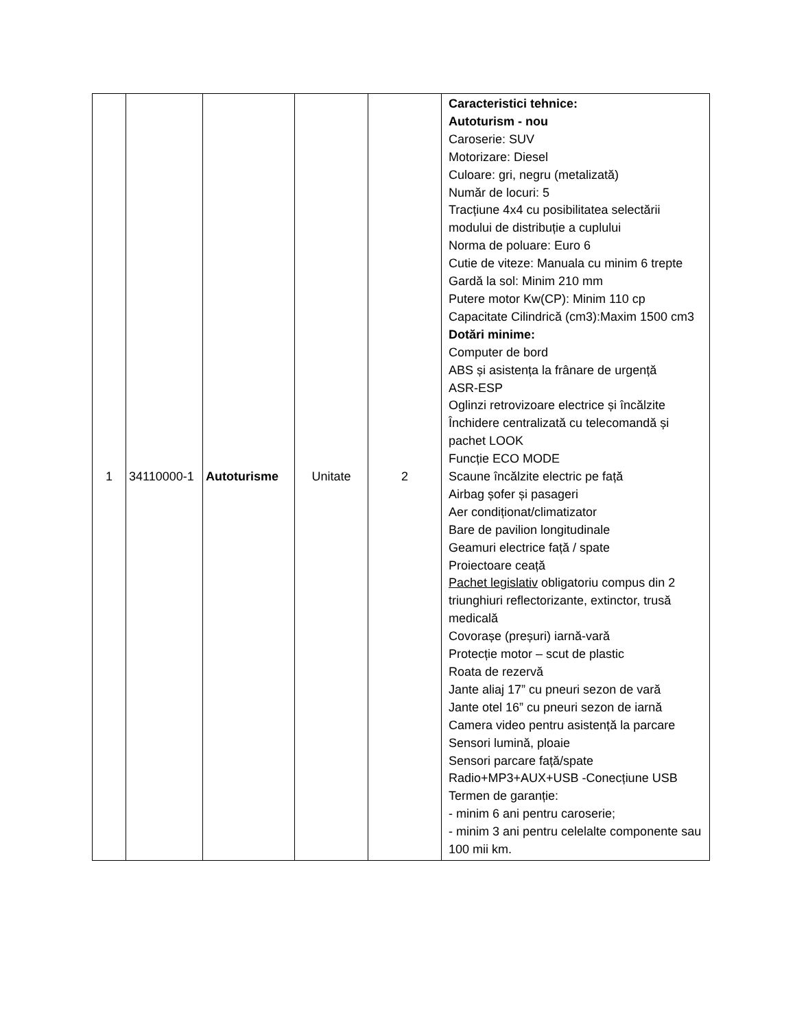| 1 | 34110000-1 | Autoturisme | Unitate | 2 | Caracteristici tehnice: Autoturism - nou Caroserie: SUV Motorizare: Diesel Culoare: gri, negru (metalizată) Număr de locuri: 5 Tracțiune 4x4 cu posibilitatea selectării modului de distribuție a cuplului Norma de poluare: Euro 6 Cutie de viteze: Manuala cu minim 6 trepte Gardă la sol: Minim 210 mm Putere motor Kw(CP): Minim 110 cp Capacitate Cilindrică (cm3):Maxim 1500 cm3 Dotări minime: Computer de bord ABS și asistența la frânare de urgență ASR-ESP Oglinzi retrovizoare electrice și încălzite Închidere centralizată cu telecomandă și pachet LOOK Funcție ECO MODE Scaune încălzite electric pe față Airbag șofer și pasageri Aer condiționat/climatizator Bare de pavilion longitudinale Geamuri electrice față / spate Proiectoare ceață Pachet legislativ obligatoriu compus din 2 triunghiuri reflectorizante, extinctor, trusă medicală Covorașe (preșuri) iarnă-vară Protecție motor – scut de plastic Roata de rezervă Jante aliaj 17” cu pneuri sezon de vară Jante otel 16” cu pneuri sezon de iarnă Camera video pentru asistență la parcare Sensori lumină, ploaie Sensori parcare față/spate Radio+MP3+AUX+USB -Conecțiune USB Termen de garanție: - minim 6 ani pentru caroserie; - minim 3 ani pentru celelalte componente sau 100 mii km. |